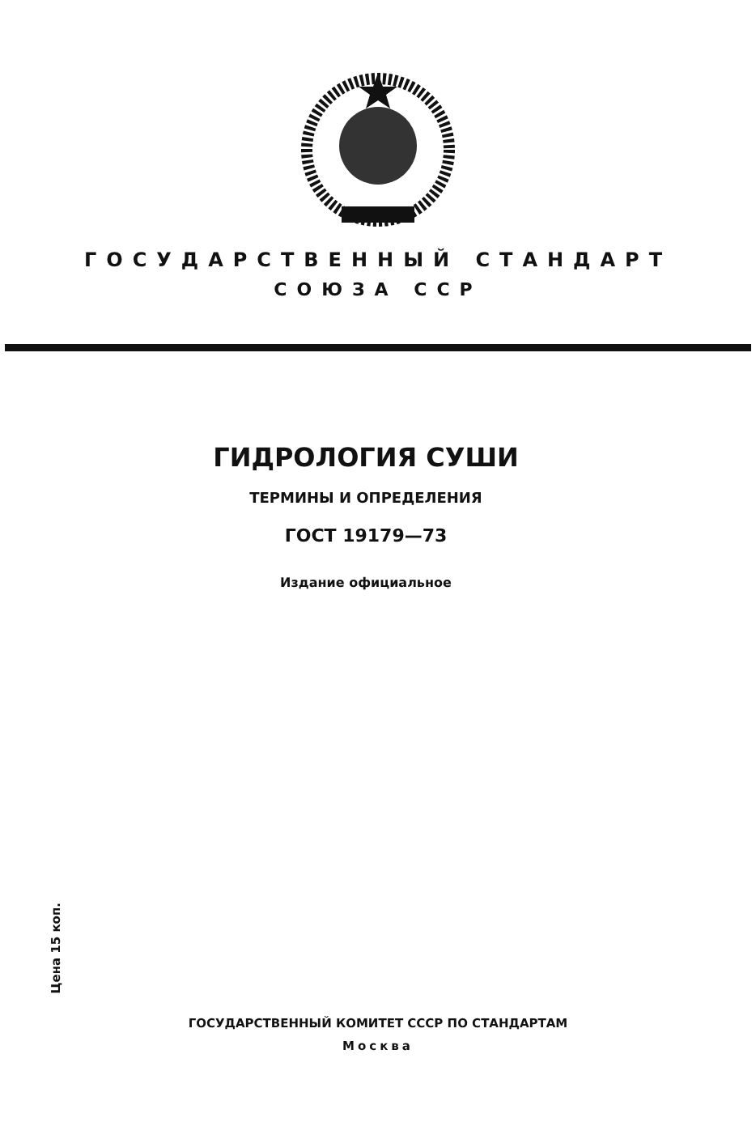ГОСУДАРСТВЕННЫЙ СТАНДАРТ
СОЮЗА ССР
ГИДРОЛОГИЯ СУШИ
ТЕРМИНЫ И ОПРЕДЕЛЕНИЯ
ГОСТ 19179—73
Издание официальное
Цена 15 коп.
ГОСУДАРСТВЕННЫЙ КОМИТЕТ СССР ПО СТАНДАРТАМ
Москва